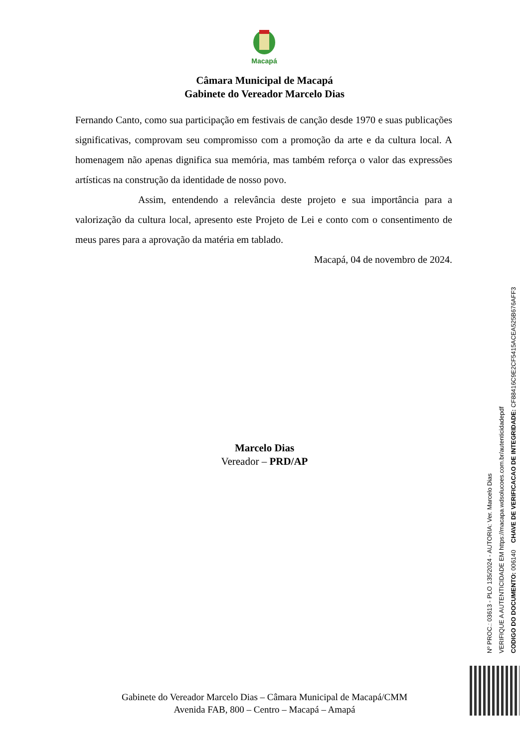Macapá
Câmara Municipal de Macapá
Gabinete do Vereador Marcelo Dias
Fernando Canto, como sua participação em festivais de canção desde 1970 e suas publicações significativas, comprovam seu compromisso com a promoção da arte e da cultura local. A homenagem não apenas dignifica sua memória, mas também reforça o valor das expressões artísticas na construção da identidade de nosso povo.
Assim, entendendo a relevância deste projeto e sua importância para a valorização da cultura local, apresento este Projeto de Lei e conto com o consentimento de meus pares para a aprovação da matéria em tablado.
Macapá, 04 de novembro de 2024.
Marcelo Dias
Vereador – PRD/AP
Gabinete do Vereador Marcelo Dias – Câmara Municipal de Macapá/CMM
Avenida FAB, 800 – Centro – Macapá – Amapá
Nº PROC.: 03613 - PLO 135/2024 - AUTORIA: Ver. Marcelo Dias
VERIFIQUE A AUTENTICIDADE EM https://macapa.wdsolucoes.com.br/autenticidadepdf
CODIGO DO DOCUMENTO: 006140 CHAVE DE VERIFICACAO DE INTEGRIDADE: CF88416C9E2CF5415ACEA525B676AFF3